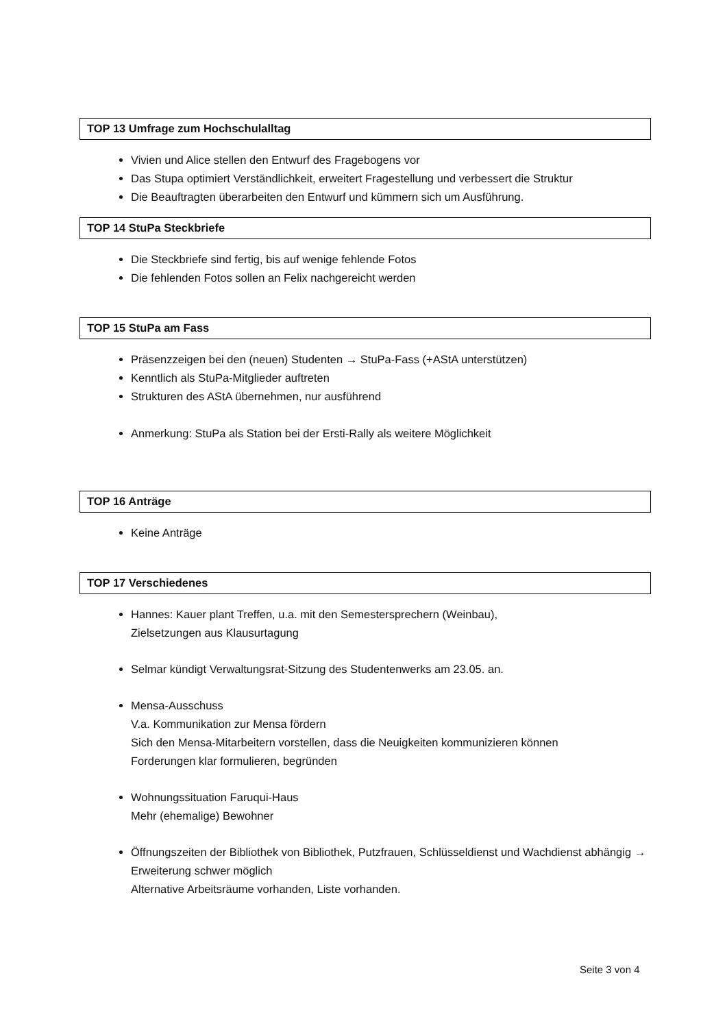TOP 13 Umfrage zum Hochschulalltag
Vivien und Alice stellen den Entwurf des Fragebogens vor
Das Stupa optimiert Verständlichkeit, erweitert Fragestellung und verbessert die Struktur
Die Beauftragten überarbeiten den Entwurf und kümmern sich um Ausführung.
TOP 14 StuPa Steckbriefe
Die Steckbriefe sind fertig, bis auf wenige fehlende Fotos
Die fehlenden Fotos sollen an Felix nachgereicht werden
TOP 15 StuPa am Fass
Präsenzzeigen bei den (neuen) Studenten → StuPa-Fass (+AStA unterstützen)
Kenntlich als StuPa-Mitglieder auftreten
Strukturen des AStA übernehmen, nur ausführend
Anmerkung: StuPa als Station bei der Ersti-Rally als weitere Möglichkeit
TOP 16 Anträge
Keine Anträge
TOP 17 Verschiedenes
Hannes: Kauer plant Treffen, u.a. mit den Semestersprechern (Weinbau),
Zielsetzungen aus Klausurtagung
Selmar kündigt Verwaltungsrat-Sitzung des Studentenwerks am 23.05. an.
Mensa-Ausschuss
V.a. Kommunikation zur Mensa fördern
Sich den Mensa-Mitarbeitern vorstellen, dass die Neuigkeiten kommunizieren können
Forderungen klar formulieren, begründen
Wohnungssituation Faruqui-Haus
Mehr (ehemalige) Bewohner
Öffnungszeiten der Bibliothek von Bibliothek, Putzfrauen, Schlüsseldienst und Wachdienst abhängig → Erweiterung schwer möglich
Alternative Arbeitsräume vorhanden, Liste vorhanden.
Seite 3 von 4